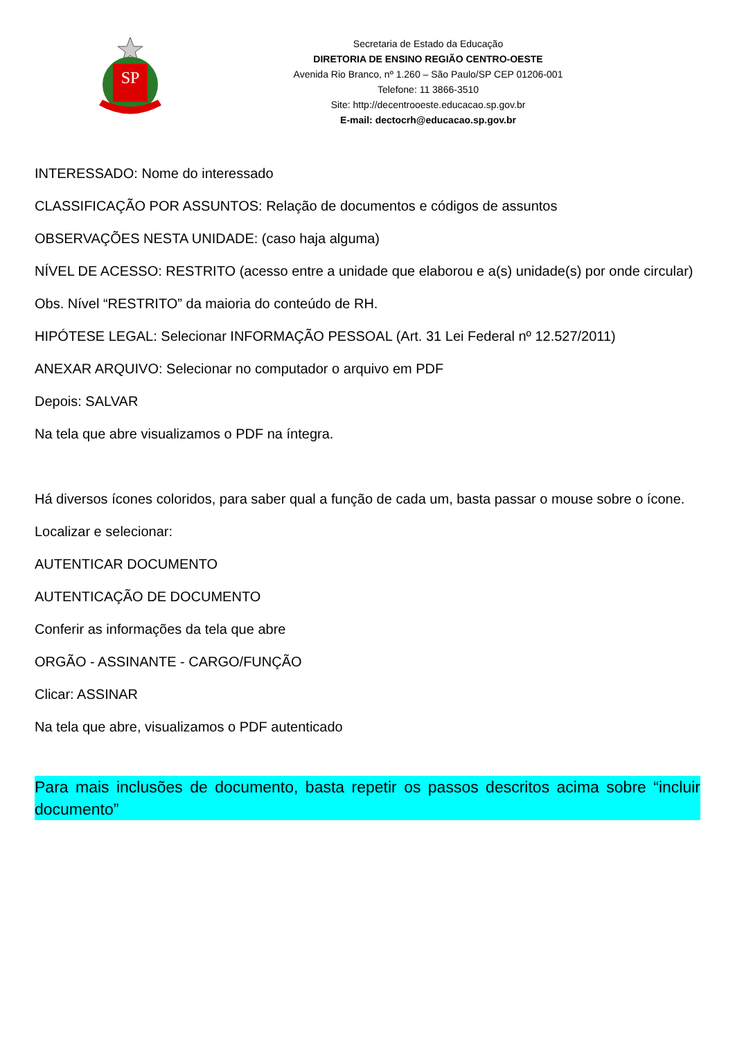SP
Secretaria de Estado da Educação
DIRETORIA DE ENSINO REGIÃO CENTRO-OESTE
Avenida Rio Branco, nº 1.260 – São Paulo/SP CEP 01206-001
Telefone: 11 3866-3510
Site: http://decentrooeste.educacao.sp.gov.br
E-mail: dectocrh@educacao.sp.gov.br
INTERESSADO: Nome do interessado
CLASSIFICAÇÃO POR ASSUNTOS: Relação de documentos e códigos de assuntos
OBSERVAÇÕES NESTA UNIDADE: (caso haja alguma)
NÍVEL DE ACESSO: RESTRITO (acesso entre a unidade que elaborou e a(s) unidade(s) por onde circular)
Obs. Nível “RESTRITO” da maioria do conteúdo de RH.
HIPÓTESE LEGAL: Selecionar INFORMAÇÃO PESSOAL (Art. 31 Lei Federal nº 12.527/2011)
ANEXAR ARQUIVO: Selecionar no computador o arquivo em PDF
Depois: SALVAR
Na tela que abre visualizamos o PDF na íntegra.
Há diversos ícones coloridos, para saber qual a função de cada um, basta passar o mouse sobre o ícone.
Localizar e selecionar:
AUTENTICAR DOCUMENTO
AUTENTICAÇÃO DE DOCUMENTO
Conferir as informações da tela que abre
ORGÃO - ASSINANTE - CARGO/FUNÇÃO
Clicar: ASSINAR
Na tela que abre, visualizamos o PDF autenticado
Para mais inclusões de documento, basta repetir os passos descritos acima sobre “incluir documento”